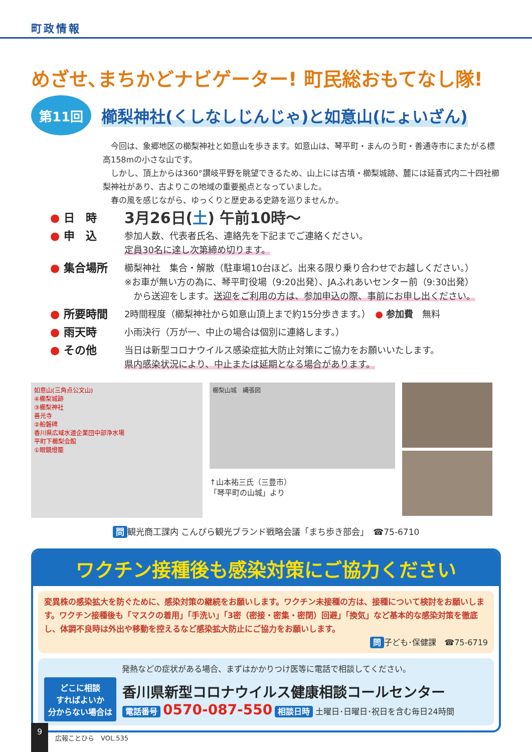町政情報
めざせ､まちかどナビゲーター! 町民総おもてなし隊!
第11回
櫛梨神社(くしなしじんじゃ)と如意山(にょいざん)
　今回は、象郷地区の櫛梨神社と如意山を歩きます。如意山は、琴平町・まんのう町・善通寺市にまたがる標高158mの小さな山です。
　しかし、頂上からは360°讃岐平野を眺望できるため、山上には古墳・櫛梨城跡、麓には延喜式内二十四社櫛梨神社があり、古よりこの地域の重要拠点となっていました。
　春の風を感じながら、ゆっくりと歴史ある史跡を巡りませんか。
● 日　時
3月26日(土) 午前10時～
● 申　込
参加人数、代表者氏名、連絡先を下記までご連絡ください。
定員30名に達し次第締め切ります。
● 集合場所
櫛梨神社　集合・解散（駐車場10台ほど。出来る限り乗り合わせでお越しください。）
※お車が無い方の為に、琴平町役場（9:20出発）、JAふれあいセンター前（9:30出発）
　から送迎をします。送迎をご利用の方は、参加申込の際、事前にお申し出ください。
● 所要時間
2時間程度（櫛梨神社から如意山頂上まで約15分歩きます。）　● 参加費　無料
● 雨天時
小雨決行（万が一、中止の場合は個別に連絡します。）
● その他
当日は新型コロナウイルス感染症拡大防止対策にご協力をお願いいたします。
県内感染状況により、中止または延期となる場合があります。
如意山(三角点公文山)
④櫛梨城跡
③櫛梨神社
善光寺
②船磐碑
香川県広域水道企業団中部浄水場
平町下櫛梨会館
①眼鏡燈籠
櫛梨山城　縄張図
↑山本祐三氏（三豊市）
「琴平町の山城」より
問 観光商工課内 こんぴら観光ブランド戦略会議「まち歩き部会」　☎75-6710
ワクチン接種後も感染対策にご協力ください
変異株の感染拡大を防ぐために、感染対策の継続をお願いします。ワクチン未接種の方は、接種について検討をお願いします。ワクチン接種後も「マスクの着用」「手洗い」「3密（密接・密集・密閉）回避」「換気」など基本的な感染対策を徹底し、体調不良時は外出や移動を控えるなど感染拡大防止にご協力をお願いします。
問 子ども･保健課　☎75-6719
発熱などの症状がある場合、まずはかかりつけ医等に電話で相談してください。
どこに相談
すればよいか
分からない場合は
香川県新型コロナウイルス健康相談コールセンター
電話番号 0570-087-550 相談日時 土曜日･日曜日･祝日を含む毎日24時間
9
広報ことひら　VOL.535